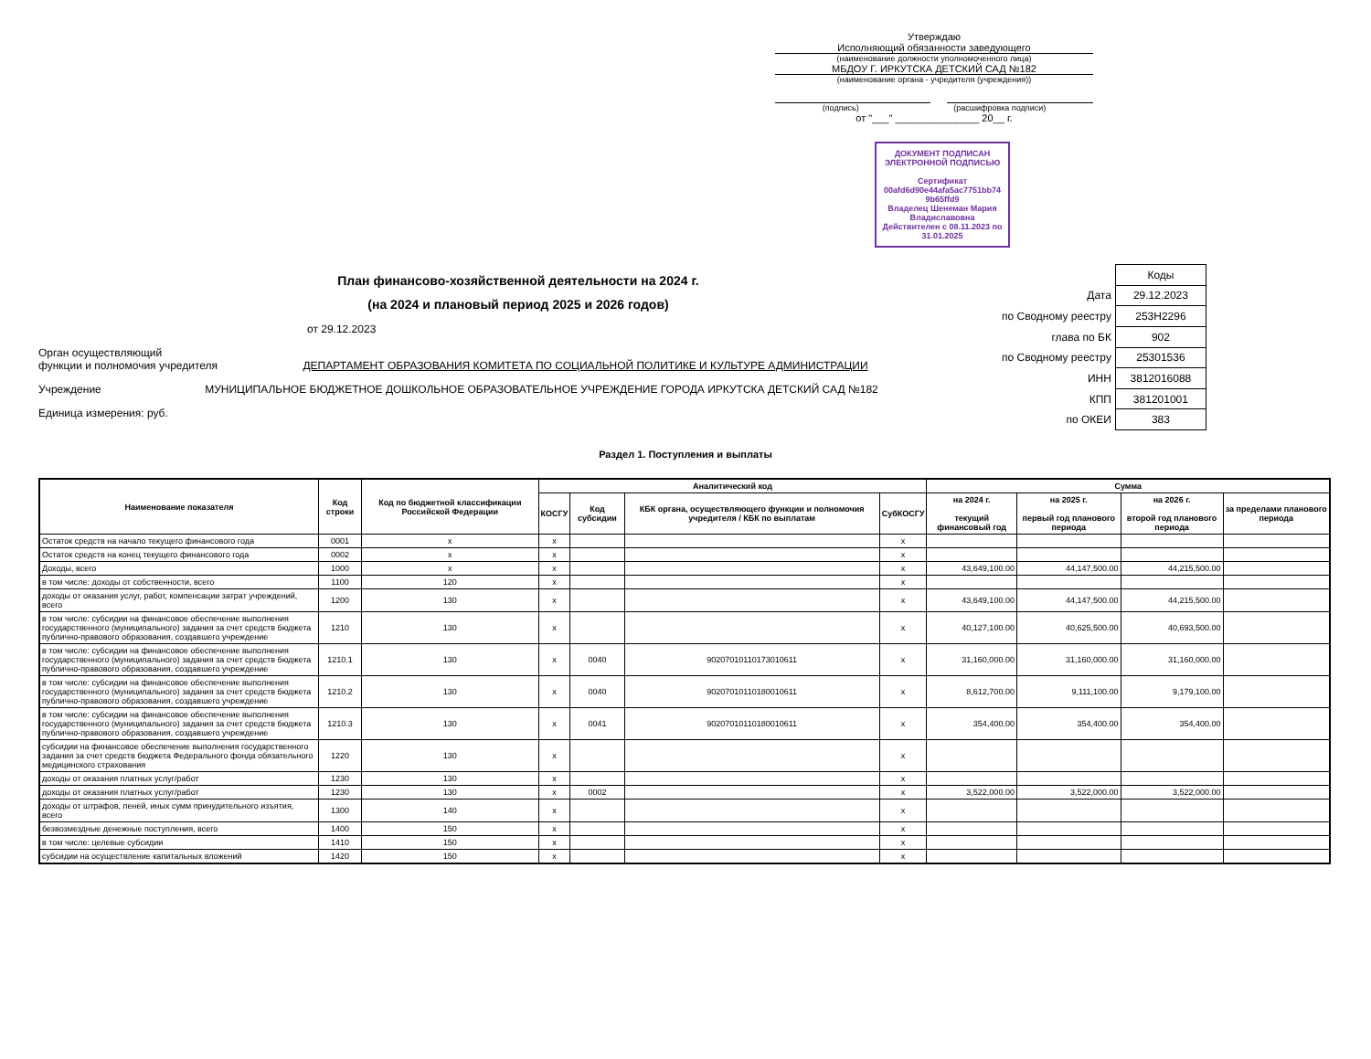Утверждаю
Исполняющий обязанности заведующего
(наименование должности уполномоченного лица)
МБДОУ Г. ИРКУТСКА ДЕТСКИЙ САД №182
(наименование органа - учредителя (учреждения))
(подпись) (расшифровка подписи)
от "___" _______________ 20__ г.
ДОКУМЕНТ ПОДПИСАН ЭЛЕКТРОННОЙ ПОДПИСЬЮ
Сертификат 00afd6d90e44afa5ac7751bb74 9b65ffd9
Владелец Шенеман Мария Владиславовна
Действителен с 08.11.2023 по 31.01.2025
План финансово-хозяйственной деятельности на 2024 г.
(на 2024 и плановый период 2025 и 2026 годов)
от 29.12.2023
Орган осуществляющий
функции и полномочия учредителя ДЕПАРТАМЕНТ ОБРАЗОВАНИЯ КОМИТЕТА ПО СОЦИАЛЬНОЙ ПОЛИТИКЕ И КУЛЬТУРЕ АДМИНИСТРАЦИИ
Учреждение МУНИЦИПАЛЬНОЕ БЮДЖЕТНОЕ ДОШКОЛЬНОЕ ОБРАЗОВАТЕЛЬНОЕ УЧРЕЖДЕНИЕ ГОРОДА ИРКУТСКА ДЕТСКИЙ САД №182
Единица измерения: руб.
| | Коды |
| Дата | 29.12.2023 |
| по Сводному реестру | 253Н2296 |
| глава по БК | 902 |
| по Сводному реестру | 25301536 |
| ИНН | 3812016088 |
| КПП | 381201001 |
| по ОКЕИ | 383 |
Раздел 1. Поступления и выплаты
| Наименование показателя | Код строки | Код по бюджетной классификации Российской Федерации | Аналитический код | | | | Сумма | | | |
| --- | --- | --- | --- | --- | --- | --- | --- | --- | --- | --- |
| | | | КОСГУ | Код субсидии | КБК органа, осуществляющего функции и полномочия учредителя / КБК по выплатам | СубКОСГУ | на 2024 г. текущий финансовый год | на 2025 г. первый год планового периода | на 2026 г. второй год планового периода | за пределами планового периода |
| Остаток средств на начало текущего финансового года | 0001 | x | x | | | x | | | | |
| Остаток средств на конец текущего финансового года | 0002 | x | x | | | x | | | | |
| Доходы, всего | 1000 | x | x | | | x | 43,649,100.00 | 44,147,500.00 | 44,215,500.00 | |
| в том числе: доходы от собственности, всего | 1100 | 120 | x | | | x | | | | |
| доходы от оказания услуг, работ, компенсации затрат учреждений, всего | 1200 | 130 | x | | | x | 43,649,100.00 | 44,147,500.00 | 44,215,500.00 | |
| в том числе: субсидии на финансовое обеспечение выполнения государственного (муниципального) задания за счет средств бюджета публично-правового образования, создавшего учреждение | 1210 | 130 | x | | | x | 40,127,100.00 | 40,625,500.00 | 40,693,500.00 | |
| в том числе: субсидии на финансовое обеспечение выполнения государственного (муниципального) задания за счет средств бюджета публично-правового образования, создавшего учреждение | 1210.1 | 130 | x | 0040 | 90207010110173010611 | x | 31,160,000.00 | 31,160,000.00 | 31,160,000.00 | |
| в том числе: субсидии на финансовое обеспечение выполнения государственного (муниципального) задания за счет средств бюджета публично-правового образования, создавшего учреждение | 1210.2 | 130 | x | 0040 | 90207010110180010611 | x | 8,612,700.00 | 9,111,100.00 | 9,179,100.00 | |
| в том числе: субсидии на финансовое обеспечение выполнения государственного (муниципального) задания за счет средств бюджета публично-правового образования, создавшего учреждение | 1210.3 | 130 | x | 0041 | 90207010110180010611 | x | 354,400.00 | 354,400.00 | 354,400.00 | |
| субсидии на финансовое обеспечение выполнения государственного задания за счет средств бюджета Федерального фонда обязательного медицинского страхования | 1220 | 130 | x | | | x | | | | |
| доходы от оказания платных услуг/работ | 1230 | 130 | x | | | x | | | | |
| доходы от оказания платных услуг/работ | 1230 | 130 | x | 0002 | | x | 3,522,000.00 | 3,522,000.00 | 3,522,000.00 | |
| доходы от штрафов, пеней, иных сумм принудительного изъятия, всего | 1300 | 140 | x | | | x | | | | |
| безвозмездные денежные поступления, всего | 1400 | 150 | x | | | x | | | | |
| в том числе: целевые субсидии | 1410 | 150 | x | | | x | | | | |
| субсидии на осуществление капитальных вложений | 1420 | 150 | x | | | x | | | | |